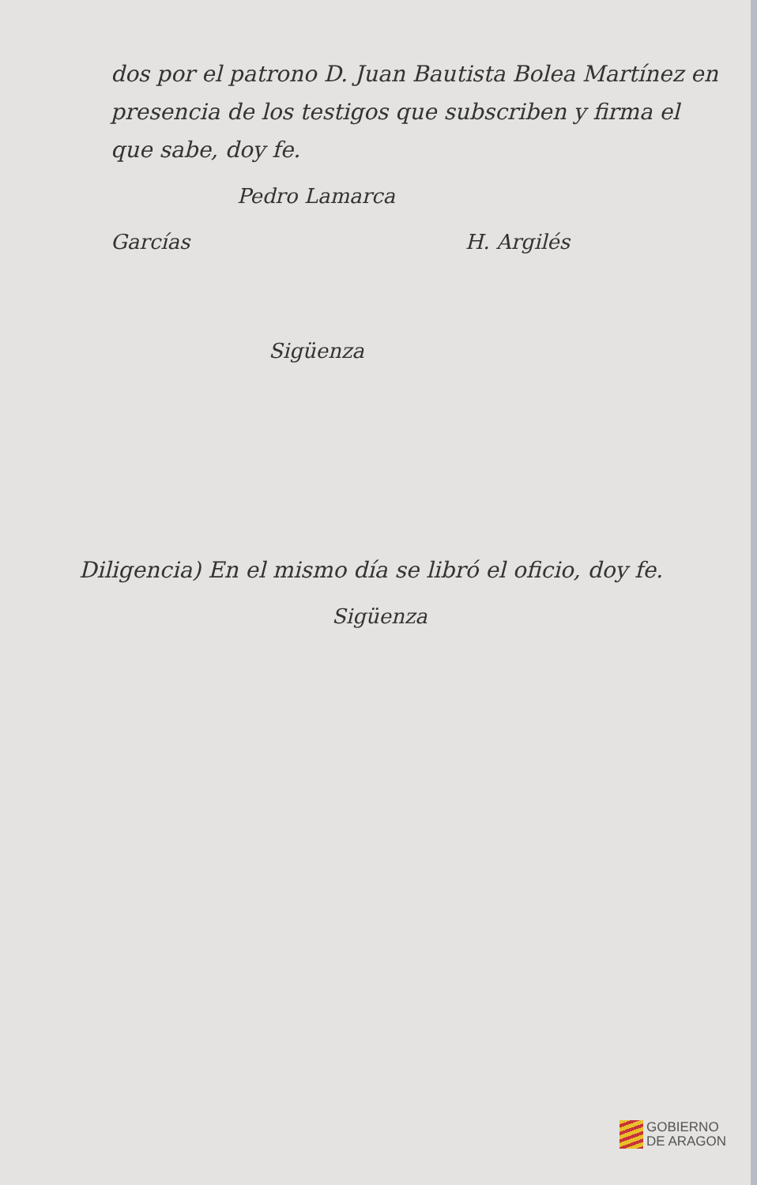dos por el patrono D. Juan Bautista Bolea Martínez en presencia de los testigos que subscriben y firma el que sabe, doy fe.
Pedro Lamarca
Garcías H. Argilés
Sigüenza
Diligencia) En el mismo día se libró el oficio, doy fe.
Sigüenza
GOBIERNO
DE ARAGON